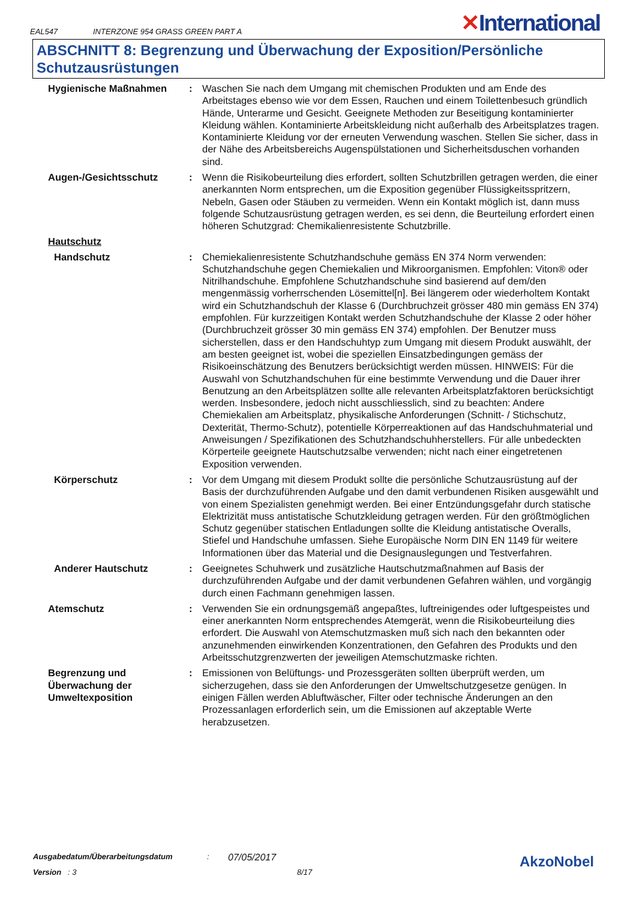EAL547
INTERZONE 954 GRASS GREEN PART A
✕International
ABSCHNITT 8: Begrenzung und Überwachung der Exposition/Persönliche Schutzausrüstungen
Hygienische Maßnahmen : Waschen Sie nach dem Umgang mit chemischen Produkten und am Ende des Arbeitstages ebenso wie vor dem Essen, Rauchen und einem Toilettenbesuch gründlich Hände, Unterarme und Gesicht. Geeignete Methoden zur Beseitigung kontaminierter Kleidung wählen. Kontaminierte Arbeitskleidung nicht außerhalb des Arbeitsplatzes tragen. Kontaminierte Kleidung vor der erneuten Verwendung waschen. Stellen Sie sicher, dass in der Nähe des Arbeitsbereichs Augenspülstationen und Sicherheitsduschen vorhanden sind.
Augen-/Gesichtsschutz : Wenn die Risikobeurteilung dies erfordert, sollten Schutzbrillen getragen werden, die einer anerkannten Norm entsprechen, um die Exposition gegenüber Flüssigkeitsspritzern, Nebeln, Gasen oder Stäuben zu vermeiden. Wenn ein Kontakt möglich ist, dann muss folgende Schutzausrüstung getragen werden, es sei denn, die Beurteilung erfordert einen höheren Schutzgrad: Chemikalienresistente Schutzbrille.
Hautschutz
Handschutz : Chemiekalienresistente Schutzhandschuhe gemäss EN 374 Norm verwenden: Schutzhandschuhe gegen Chemiekalien und Mikroorganismen. Empfohlen: Viton® oder Nitrilhandschuhe. Empfohlene Schutzhandschuhe sind basierend auf dem/den mengenmässig vorherrschenden Lösemittel[n]. Bei längerem oder wiederholtem Kontakt wird ein Schutzhandschuh der Klasse 6 (Durchbruchzeit grösser 480 min gemäss EN 374) empfohlen. Für kurzzeitigen Kontakt werden Schutzhandschuhe der Klasse 2 oder höher (Durchbruchzeit grösser 30 min gemäss EN 374) empfohlen. Der Benutzer muss sicherstellen, dass er den Handschuhtyp zum Umgang mit diesem Produkt auswählt, der am besten geeignet ist, wobei die speziellen Einsatzbedingungen gemäss der Risikoeinschätzung des Benutzers berücksichtigt werden müssen. HINWEIS: Für die Auswahl von Schutzhandschuhen für eine bestimmte Verwendung und die Dauer ihrer Benutzung an den Arbeitsplätzen sollte alle relevanten Arbeitsplatzfaktoren berücksichtigt werden. Insbesondere, jedoch nicht ausschliesslich, sind zu beachten: Andere Chemiekalien am Arbeitsplatz, physikalische Anforderungen (Schnitt- / Stichschutz, Dexterität, Thermo-Schutz), potentielle Körperreaktionen auf das Handschuhmaterial und Anweisungen / Spezifikationen des Schutzhandschuhherstellers. Für alle unbedeckten Körperteile geeignete Hautschutzsalbe verwenden; nicht nach einer eingetretenen Exposition verwenden.
Körperschutz : Vor dem Umgang mit diesem Produkt sollte die persönliche Schutzausrüstung auf der Basis der durchzuführenden Aufgabe und den damit verbundenen Risiken ausgewählt und von einem Spezialisten genehmigt werden. Bei einer Entzündungsgefahr durch statische Elektrizität muss antistatische Schutzkleidung getragen werden. Für den größtmöglichen Schutz gegenüber statischen Entladungen sollte die Kleidung antistatische Overalls, Stiefel und Handschuhe umfassen. Siehe Europäische Norm DIN EN 1149 für weitere Informationen über das Material und die Designauslegungen und Testverfahren.
Anderer Hautschutz : Geeignetes Schuhwerk und zusätzliche Hautschutzmaßnahmen auf Basis der durchzuführenden Aufgabe und der damit verbundenen Gefahren wählen, und vorgängig durch einen Fachmann genehmigen lassen.
Atemschutz : Verwenden Sie ein ordnungsgemäß angepaßtes, luftreinigendes oder luftgespeistes und einer anerkannten Norm entsprechendes Atemgerät, wenn die Risikobeurteilung dies erfordert. Die Auswahl von Atemschutzmasken muß sich nach den bekannten oder anzunehmenden einwirkenden Konzentrationen, den Gefahren des Produkts und den Arbeitsschutzgrenzwerten der jeweiligen Atemschutzmaske richten.
Begrenzung und Überwachung der Umweltexposition
: Emissionen von Belüftungs- und Prozessgeräten sollten überprüft werden, um sicherzugehen, dass sie den Anforderungen der Umweltschutzgesetze genügen. In einigen Fällen werden Abluftwäscher, Filter oder technische Änderungen an den Prozessanlagen erforderlich sein, um die Emissionen auf akzeptable Werte herabzusetzen.
Ausgabedatum/Überarbeitungsdatum: 07/05/2017
Version : 3 8/17
AkzoNobel